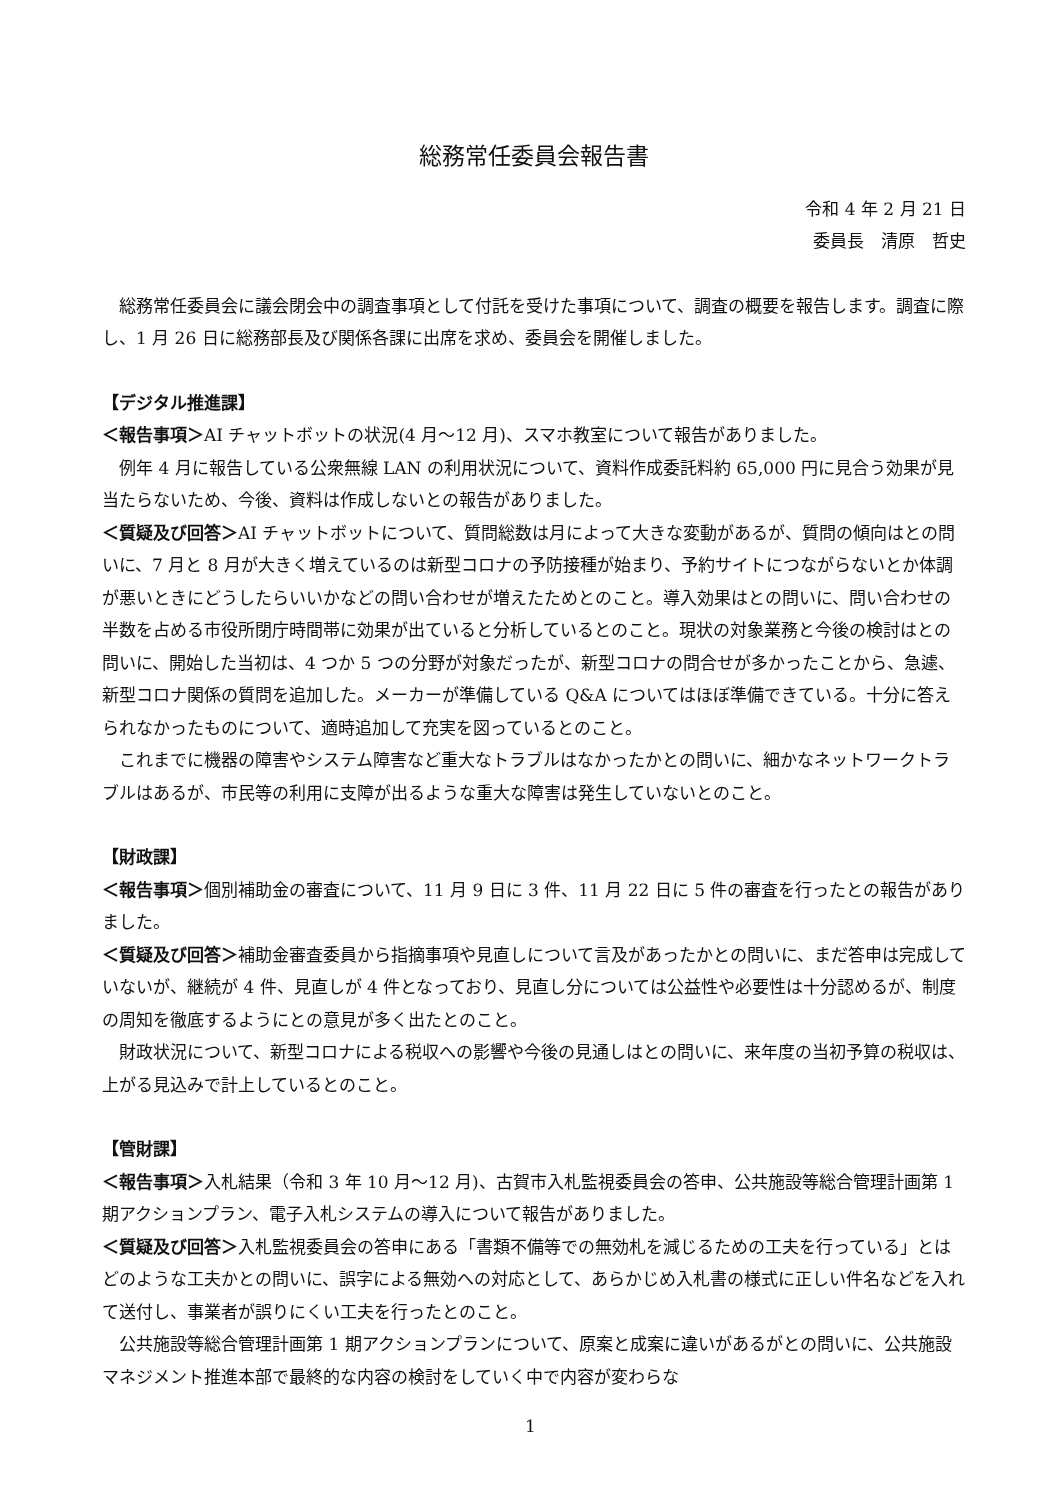総務常任委員会報告書
令和 4 年 2 月 21 日
委員長　清原　哲史
総務常任委員会に議会閉会中の調査事項として付託を受けた事項について、調査の概要を報告します。調査に際し、1 月 26 日に総務部長及び関係各課に出席を求め、委員会を開催しました。
【デジタル推進課】
＜報告事項＞AI チャットボットの状況(4 月～12 月)、スマホ教室について報告がありました。
例年 4 月に報告している公衆無線 LAN の利用状況について、資料作成委託料約 65,000 円に見合う効果が見当たらないため、今後、資料は作成しないとの報告がありました。
＜質疑及び回答＞AI チャットボットについて、質問総数は月によって大きな変動があるが、質問の傾向はとの問いに、7 月と 8 月が大きく増えているのは新型コロナの予防接種が始まり、予約サイトにつながらないとか体調が悪いときにどうしたらいいかなどの問い合わせが増えたためとのこと。導入効果はとの問いに、問い合わせの半数を占める市役所閉庁時間帯に効果が出ていると分析しているとのこと。現状の対象業務と今後の検討はとの問いに、開始した当初は、4 つか 5 つの分野が対象だったが、新型コロナの問合せが多かったことから、急遽、新型コロナ関係の質問を追加した。メーカーが準備している Q&A についてはほぼ準備できている。十分に答えられなかったものについて、適時追加して充実を図っているとのこと。
これまでに機器の障害やシステム障害など重大なトラブルはなかったかとの問いに、細かなネットワークトラブルはあるが、市民等の利用に支障が出るような重大な障害は発生していないとのこと。
【財政課】
＜報告事項＞個別補助金の審査について、11 月 9 日に 3 件、11 月 22 日に 5 件の審査を行ったとの報告がありました。
＜質疑及び回答＞補助金審査委員から指摘事項や見直しについて言及があったかとの問いに、まだ答申は完成していないが、継続が 4 件、見直しが 4 件となっており、見直し分については公益性や必要性は十分認めるが、制度の周知を徹底するようにとの意見が多く出たとのこと。
財政状況について、新型コロナによる税収への影響や今後の見通しはとの問いに、来年度の当初予算の税収は、上がる見込みで計上しているとのこと。
【管財課】
＜報告事項＞入札結果（令和 3 年 10 月～12 月)、古賀市入札監視委員会の答申、公共施設等総合管理計画第 1 期アクションプラン、電子入札システムの導入について報告がありました。
＜質疑及び回答＞入札監視委員会の答申にある「書類不備等での無効札を減じるための工夫を行っている」とはどのような工夫かとの問いに、誤字による無効への対応として、あらかじめ入札書の様式に正しい件名などを入れて送付し、事業者が誤りにくい工夫を行ったとのこと。
公共施設等総合管理計画第 1 期アクションプランについて、原案と成案に違いがあるがとの問いに、公共施設マネジメント推進本部で最終的な内容の検討をしていく中で内容が変わらな
1